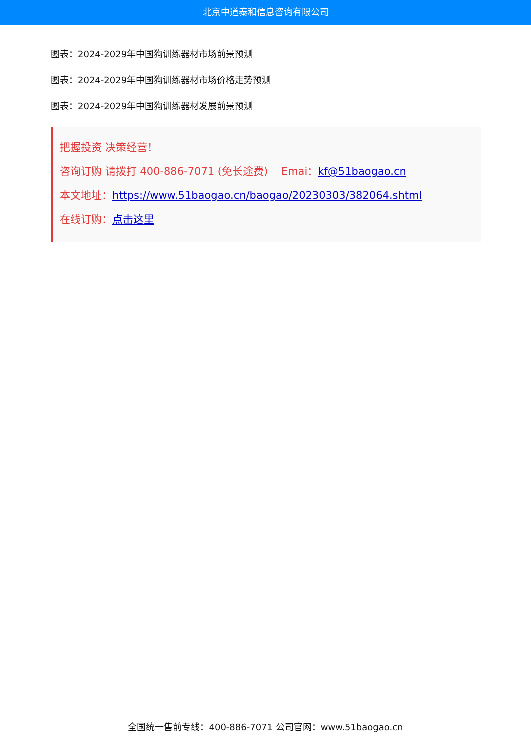北京中道泰和信息咨询有限公司
图表：2024-2029年中国狗训练器材市场前景预测
图表：2024-2029年中国狗训练器材市场价格走势预测
图表：2024-2029年中国狗训练器材发展前景预测
把握投资 决策经营！
咨询订购 请拨打 400-886-7071 (免长途费) Emai：kf@51baogao.cn
本文地址：https://www.51baogao.cn/baogao/20230303/382064.shtml
在线订购：点击这里
全国统一售前专线：400-886-7071 公司官网：www.51baogao.cn